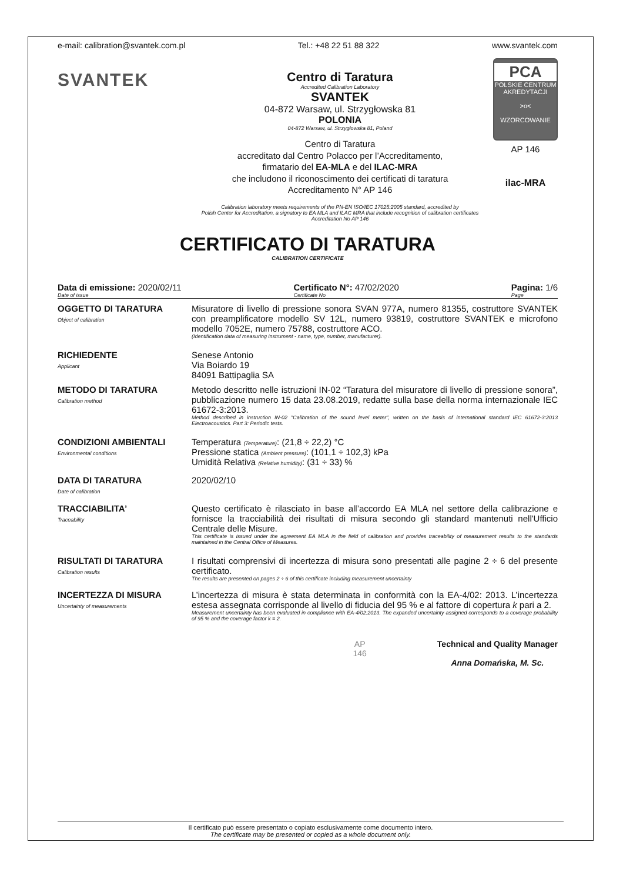e-mail: calibration@svantek.com.pl Tel.: +48 22 51 88 322 www.svantek.com
SVANTEK
Centro di Taratura
Accredited Calibration Laboratory
SVANTEK
04-872 Warsaw, ul. Strzygłowska 81
POLONIA
04-872 Warsaw, ul. Strzygłowska 81, Poland
Centro di Taratura
accreditato dal Centro Polacco per l’Accreditamento,
firmatario del EA-MLA e del ILAC-MRA
che includono il riconoscimento dei certificati di taratura
Accreditamento N° AP 146
Calibration laboratory meets requirements of the PN-EN ISO/IEC 17025:2005 standard, accredited by
Polish Center for Accreditation, a signatory to EA MLA and ILAC MRA that include recognition of calibration certificates
Accreditation No AP 146
PCA
POLSKIE CENTRUM AKREDYTACJI
>o<
WZORCOWANIE
AP 146
ilac-MRA
CERTIFICATO DI TARATURA
CALIBRATION CERTIFICATE
Data di emissione: 2020/02/11
Date of issue
Certificato N°: 47/02/2020
Certificate No
Pagina: 1/6
Page
OGGETTO DI TARATURA
Object of calibration
Misuratore di livello di pressione sonora SVAN 977A, numero 81355, costruttore SVANTEK con preamplificatore modello SV 12L, numero 93819, costruttore SVANTEK e microfono modello 7052E, numero 75788, costruttore ACO.
(Identification data of measuring instrument - name, type, number, manufacturer).
RICHIEDENTE
Applicant
Senese Antonio
Via Boiardo 19
84091 Battipaglia SA
METODO DI TARATURA
Calibration method
Metodo descritto nelle istruzioni IN-02 “Taratura del misuratore di livello di pressione sonora”, pubblicazione numero 15 data 23.08.2019, redatte sulla base della norma internazionale IEC 61672-3:2013.
Method described in instruction IN-02 "Calibration of the sound level meter", written on the basis of international standard IEC 61672-3:2013 Electroacoustics. Part 3: Periodic tests.
CONDIZIONI AMBIENTALI
Environmental conditions
Temperatura (Temperature): (21,8 ÷ 22,2) °C
Pressione statica (Ambient pressure): (101,1 ÷ 102,3) kPa
Umidità Relativa (Relative humidity): (31 ÷ 33) %
DATA DI TARATURA
Date of calibration
2020/02/10
TRACCIABILITA’
Traceability
Questo certificato è rilasciato in base all’accordo EA MLA nel settore della calibrazione e fornisce la tracciabilità dei risultati di misura secondo gli standard mantenuti nell'Ufficio Centrale delle Misure.
This certificate is issued under the agreement EA MLA in the field of calibration and provides traceability of measurement results to the standards maintained in the Central Office of Measures.
RISULTATI DI TARATURA
Calibration results
I risultati comprensivi di incertezza di misura sono presentati alle pagine 2 ÷ 6 del presente certificato.
The results are presented on pages 2 ÷ 6 of this certificate including measurement uncertainty
INCERTEZZA DI MISURA
Uncertainty of measurements
L’incertezza di misura è stata determinata in conformità con la EA-4/02: 2013. L’incertezza estesa assegnata corrisponde al livello di fiducia del 95 % e al fattore di copertura k pari a 2.
Measurement uncertainty has been evaluated in compliance with EA-4/02:2013. The expanded uncertainty assigned corresponds to a coverage probability of 95 % and the coverage factor k = 2.
AP
146
Technical and Quality Manager
Anna Domańska, M. Sc.
Il certificato può essere presentato o copiato esclusivamente come documento intero.
The certificate may be presented or copied as a whole document only.